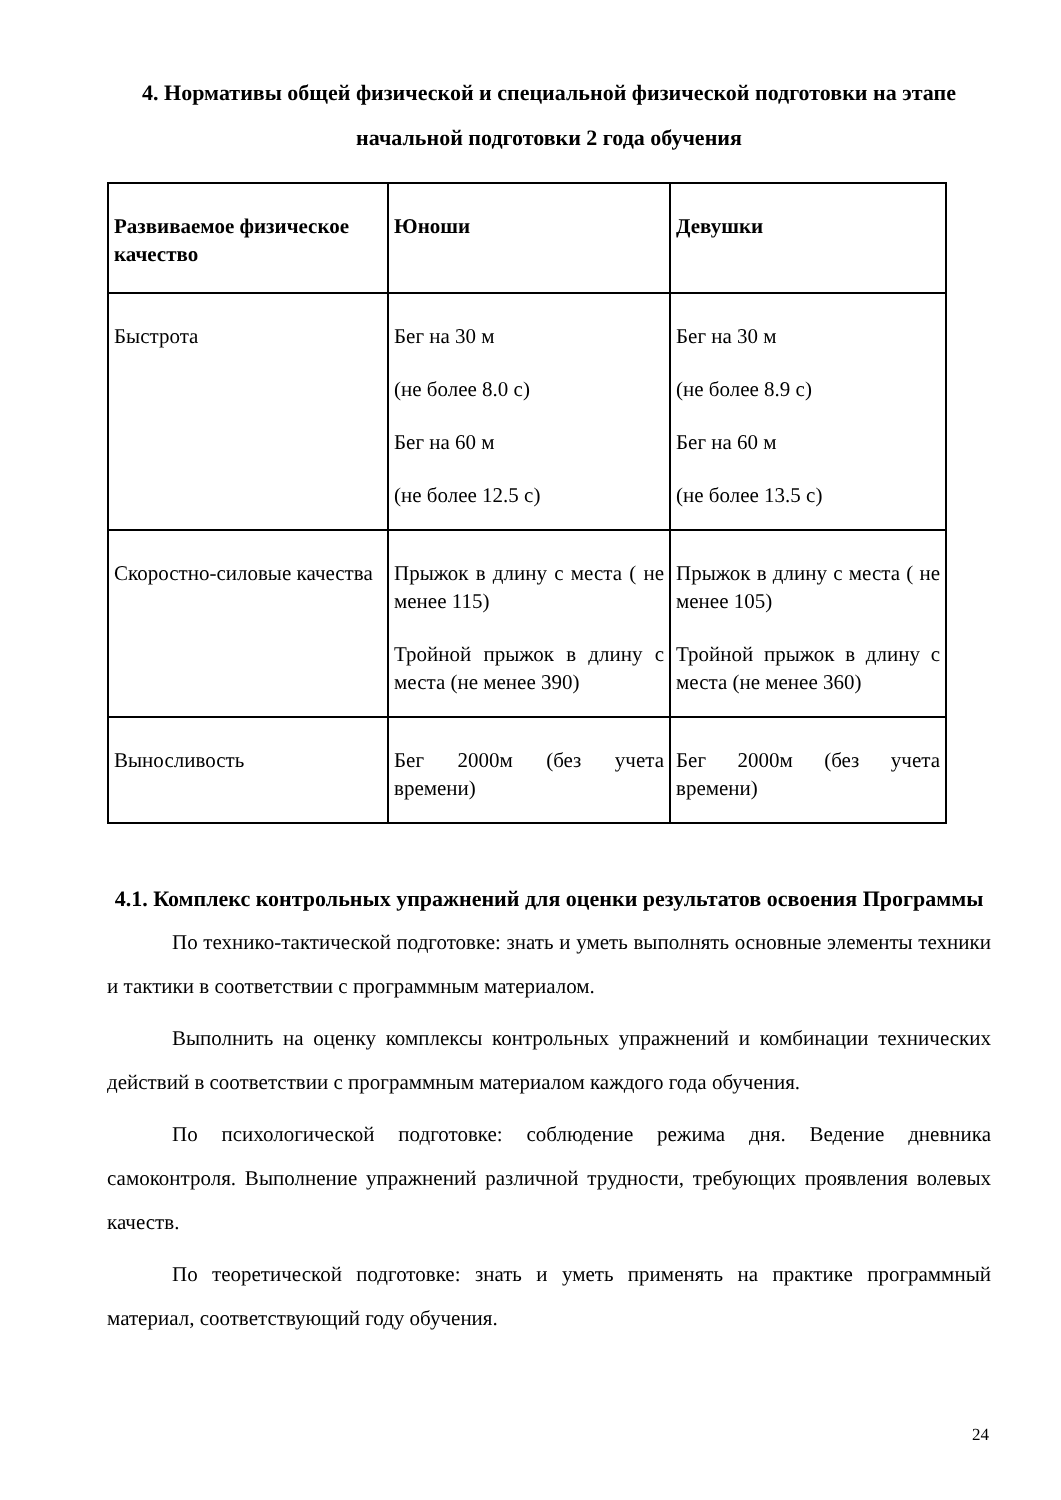4. Нормативы общей физической и специальной физической подготовки на этапе начальной подготовки 2 года обучения
| Развиваемое физическое качество | Юноши | Девушки |
| --- | --- | --- |
| Быстрота | Бег на 30 м (не более 8.0 с) Бег на 60 м (не более 12.5 с) | Бег на 30 м (не более 8.9 с) Бег на 60 м (не более 13.5 с) |
| Скоростно-силовые качества | Прыжок в длину с места ( не менее 115) Тройной прыжок в длину с места (не менее 390) | Прыжок в длину с места ( не менее 105) Тройной прыжок в длину с места (не менее 360) |
| Выносливость | Бег 2000м (без учета времени) | Бег 2000м (без учета времени) |
4.1. Комплекс контрольных упражнений для оценки результатов освоения Программы
По технико-тактической подготовке: знать и уметь выполнять основные элементы техники и тактики в соответствии с программным материалом.
Выполнить на оценку комплексы контрольных упражнений и комбинации технических действий в соответствии с программным материалом каждого года обучения.
По психологической подготовке: соблюдение режима дня. Ведение дневника самоконтроля. Выполнение упражнений различной трудности, требующих проявления волевых качеств.
По теоретической подготовке: знать и уметь применять на практике программный материал, соответствующий году обучения.
24